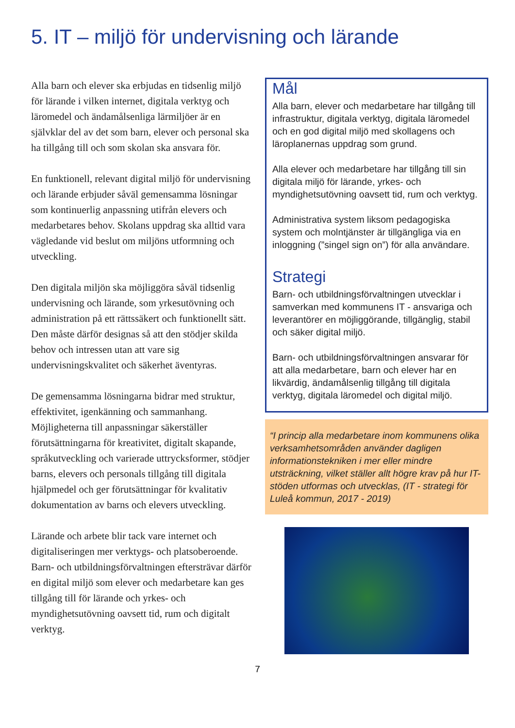5. IT – miljö för undervisning och lärande
Alla barn och elever ska erbjudas en tidsenlig miljö för lärande i vilken internet, digitala verktyg och läromedel och ändamålsenliga lärmiljöer är en självklar del av det som barn, elever och personal ska ha tillgång till och som skolan ska ansvara för.
En funktionell, relevant digital miljö för undervisning och lärande erbjuder såväl gemensamma lösningar som kontinuerlig anpassning utifrån elevers och medarbetares behov. Skolans uppdrag ska alltid vara vägledande vid beslut om miljöns utformning och utveckling.
Den digitala miljön ska möjliggöra såväl tidsenlig undervisning och lärande, som yrkesutövning och administration på ett rättssäkert och funktionellt sätt. Den måste därför designas så att den stödjer skilda behov och intressen utan att vare sig undervisningskvalitet och säkerhet äventyras.
De gemensamma lösningarna bidrar med struktur, effektivitet, igenkänning och sammanhang. Möjligheterna till anpassningar säkerställer förutsättningarna för kreativitet, digitalt skapande, språkutveckling och varierade uttrycksformer, stödjer barns, elevers och personals tillgång till digitala hjälpmedel och ger förutsättningar för kvalitativ dokumentation av barns och elevers utveckling.
Lärande och arbete blir tack vare internet och digitaliseringen mer verktygs- och platsoberoende. Barn- och utbildningsförvaltningen eftersträvar därför en digital miljö som elever och medarbetare kan ges tillgång till för lärande och yrkes- och myndighetsutövning oavsett tid, rum och digitalt verktyg.
Mål
Alla barn, elever och medarbetare har tillgång till infrastruktur, digitala verktyg, digitala läromedel och en god digital miljö med skollagens och läroplanernas uppdrag som grund.
Alla elever och medarbetare har tillgång till sin digitala miljö för lärande, yrkes- och myndighetsutövning oavsett tid, rum och verktyg.
Administrativa system liksom pedagogiska system och molntjänster är tillgängliga via en inloggning (”singel sign on”) för alla användare.
Strategi
Barn- och utbildningsförvaltningen utvecklar i samverkan med kommunens IT - ansvariga och leverantörer en möjliggörande, tillgänglig, stabil och säker digital miljö.
Barn- och utbildningsförvaltningen ansvarar för att alla medarbetare, barn och elever har en likvärdig, ändamålsenlig tillgång till digitala verktyg, digitala läromedel och digital miljö.
“I princip alla medarbetare inom kommunens olika verksamhetsområden använder dagligen informationstekniken i mer eller mindre utsträckning, vilket ställer allt högre krav på hur IT-stöden utformas och utvecklas, (IT - strategi för Luleå kommun, 2017 - 2019)
7